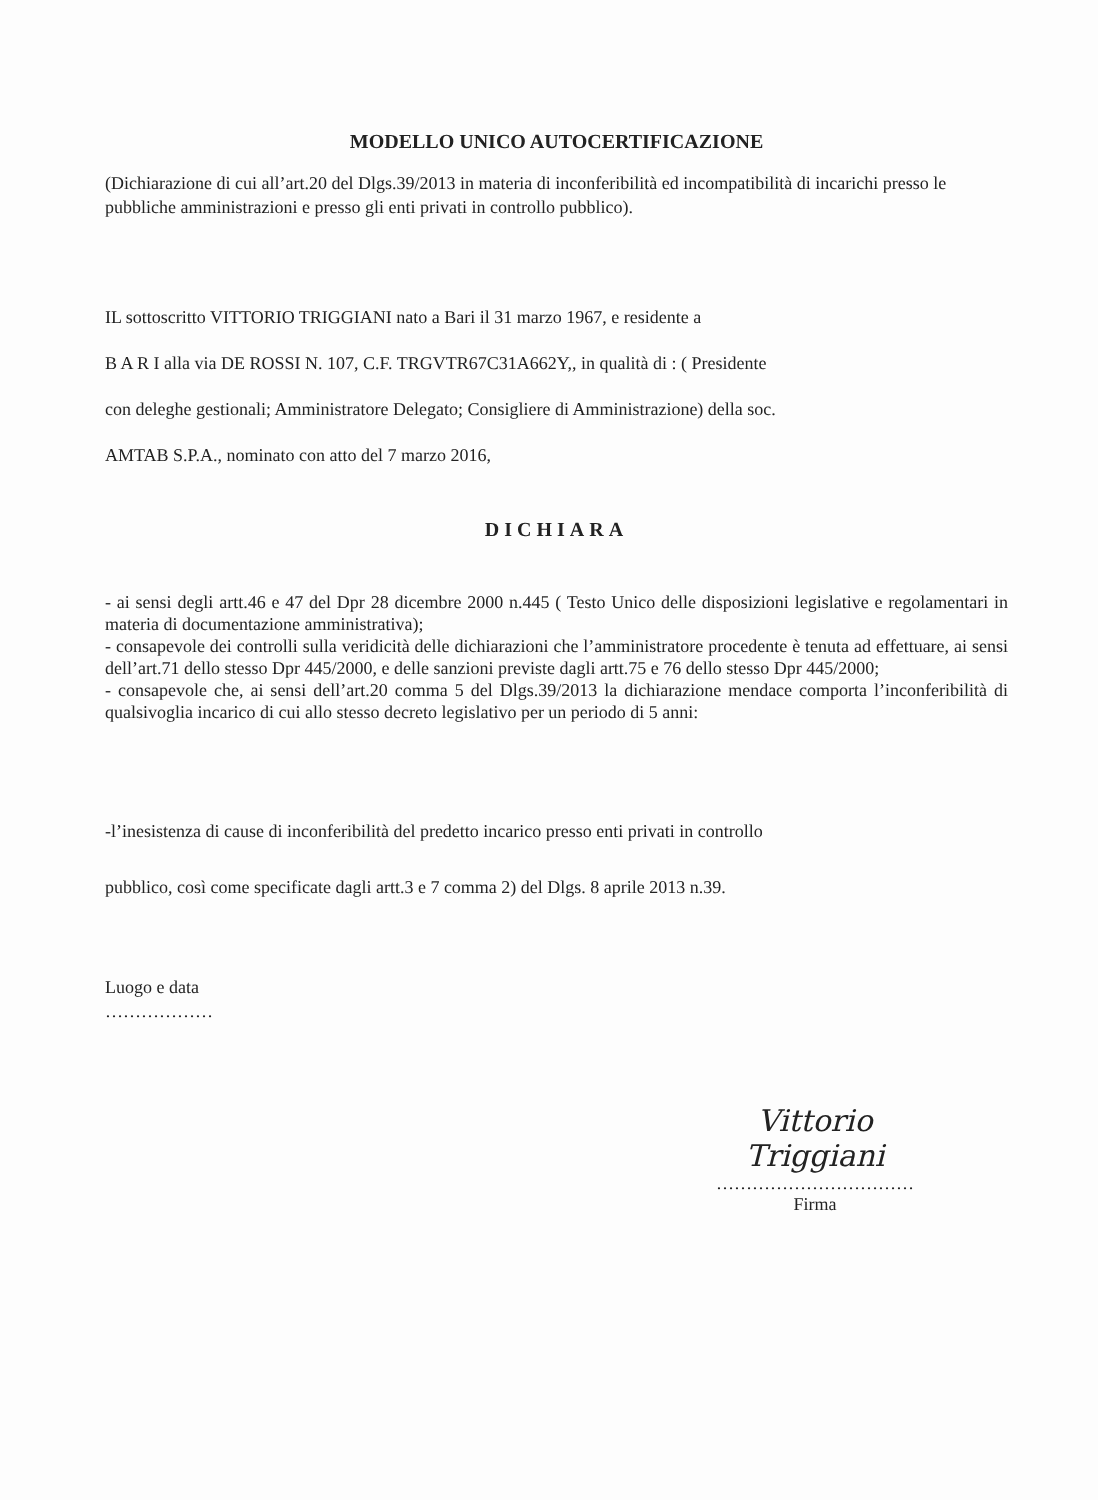MODELLO UNICO AUTOCERTIFICAZIONE
(Dichiarazione di cui all’art.20 del Dlgs.39/2013 in materia di inconferibilità ed incompatibilità di incarichi presso le pubbliche amministrazioni e presso gli enti privati in controllo pubblico).
IL sottoscritto VITTORIO TRIGGIANI nato a Bari il 31 marzo 1967, e residente a
B A R I alla via DE ROSSI N. 107, C.F. TRGVTR67C31A662Y,, in qualità di : ( Presidente
con deleghe gestionali; Amministratore Delegato; Consigliere di Amministrazione) della soc.
AMTAB S.P.A., nominato con atto del 7 marzo 2016,
DICHIARA
- ai sensi degli artt.46 e 47 del Dpr 28 dicembre 2000 n.445 ( Testo Unico delle disposizioni legislative e regolamentari in materia di documentazione amministrativa);
- consapevole dei controlli sulla veridicità delle dichiarazioni che l’amministratore procedente è tenuta ad effettuare, ai sensi dell’art.71 dello stesso Dpr 445/2000, e delle sanzioni previste dagli artt.75 e 76 dello stesso Dpr 445/2000;
- consapevole che, ai sensi dell’art.20 comma 5 del Dlgs.39/2013 la dichiarazione mendace comporta l’inconferibilità di qualsivoglia incarico di cui allo stesso decreto legislativo per un periodo di 5 anni:
-l’inesistenza di cause di inconferibilità del predetto incarico presso enti privati in controllo
pubblico, così come specificate dagli artt.3 e 7 comma 2) del Dlgs. 8 aprile 2013 n.39.
Luogo e data
………………
Vittorio Triggiani
……………………………
Firma